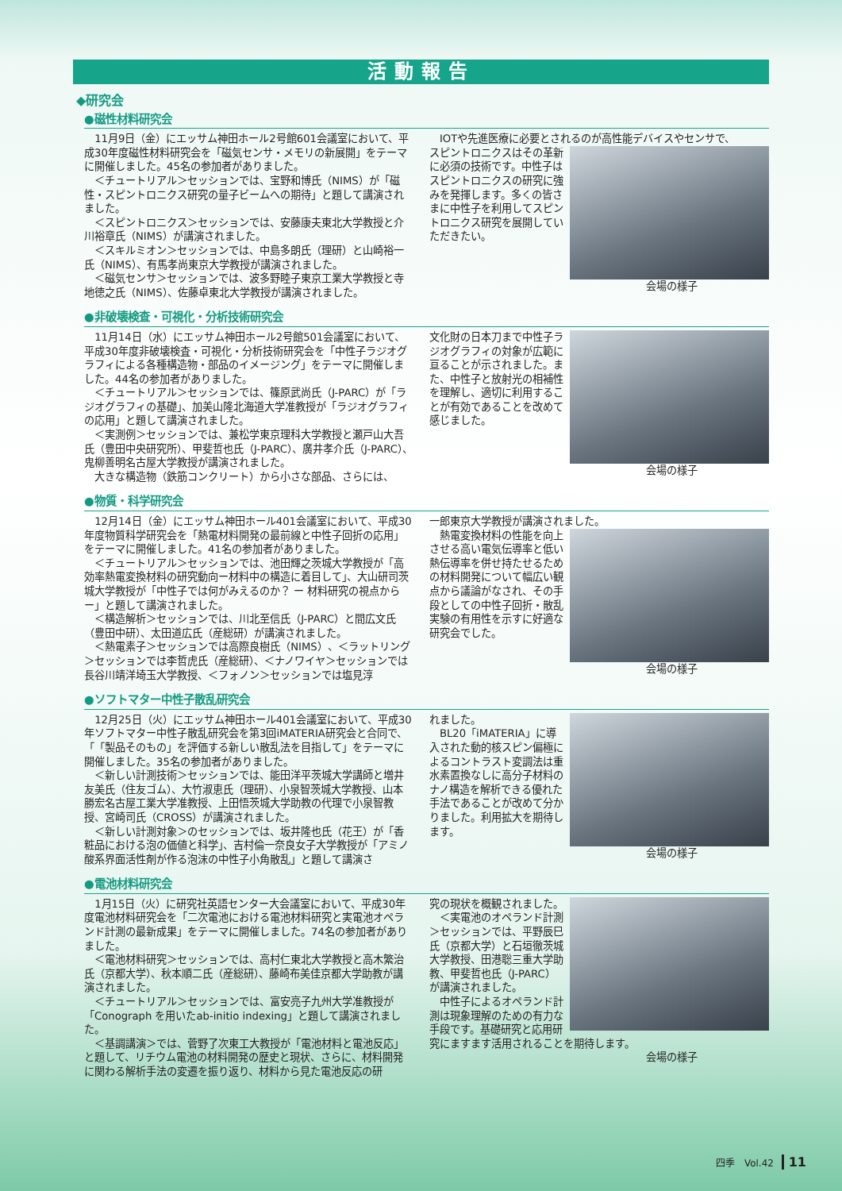活動報告
◆研究会
●磁性材料研究会
11月9日（金）にエッサム神田ホール2号館601会議室において、平成30年度磁性材料研究会を「磁気センサ・メモリの新展開」をテーマに開催しました。45名の参加者がありました。
＜チュートリアル＞セッションでは、宝野和博氏（NIMS）が「磁性・スピントロニクス研究の量子ビームへの期待」と題して講演されました。
＜スピントロニクス＞セッションでは、安藤康夫東北大学教授と介川裕章氏（NIMS）が講演されました。
＜スキルミオン＞セッションでは、中島多朗氏（理研）と山崎裕一氏（NIMS）、有馬孝尚東京大学教授が講演されました。
＜磁気センサ＞セッションでは、波多野睦子東京工業大学教授と寺地徳之氏（NIMS）、佐藤卓東北大学教授が講演されました。
IOTや先進医療に必要とされるのが高性能デバイスやセンサで、
スピントロニクスはその革新に必須の技術です。中性子はスピントロニクスの研究に強みを発揮します。多くの皆さまに中性子を利用してスピントロニクス研究を展開していただきたい。
会場の様子
●非破壊検査・可視化・分析技術研究会
11月14日（水）にエッサム神田ホール2号館501会議室において、平成30年度非破壊検査・可視化・分析技術研究会を「中性子ラジオグラフィによる各種構造物・部品のイメージング」をテーマに開催しました。44名の参加者がありました。
＜チュートリアル＞セッションでは、篠原武尚氏（J-PARC）が「ラジオグラフィの基礎」、加美山隆北海道大学准教授が「ラジオグラフィの応用」と題して講演されました。
＜実測例＞セッションでは、兼松学東京理科大学教授と瀬戸山大吾氏（豊田中央研究所）、甲斐哲也氏（J-PARC）、廣井孝介氏（J-PARC）、鬼柳善明名古屋大学教授が講演されました。
大きな構造物（鉄筋コンクリート）から小さな部品、さらには、
文化財の日本刀まで中性子ラジオグラフィの対象が広範に亘ることが示されました。また、中性子と放射光の相補性を理解し、適切に利用することが有効であることを改めて感じました。
会場の様子
●物質・科学研究会
12月14日（金）にエッサム神田ホール401会議室において、平成30年度物質科学研究会を「熱電材料開発の最前線と中性子回折の応用」をテーマに開催しました。41名の参加者がありました。
＜チュートリアル＞セッションでは、池田輝之茨城大学教授が「高効率熱電変換材料の研究動向ー材料中の構造に着目して」、大山研司茨城大学教授が「中性子では何がみえるのか？ ー 材料研究の視点から ー」と題して講演されました。
＜構造解析＞セッションでは、川北至信氏（J-PARC）と間広文氏（豊田中研）、太田道広氏（産総研）が講演されました。
＜熱電素子＞セッションでは高際良樹氏（NIMS）、＜ラットリング＞セッションでは李哲虎氏（産総研）、＜ナノワイヤ＞セッションでは長谷川靖洋埼玉大学教授、＜フォノン＞セッションでは塩見淳
一郎東京大学教授が講演されました。
熱電変換材料の性能を向上させる高い電気伝導率と低い熱伝導率を併せ持たせるための材料開発について幅広い観点から議論がなされ、その手段としての中性子回折・散乱実験の有用性を示すに好適な研究会でした。
会場の様子
●ソフトマター中性子散乱研究会
12月25日（火）にエッサム神田ホール401会議室において、平成30年ソフトマター中性子散乱研究会を第3回iMATERIA研究会と合同で、「「製品そのもの」を評価する新しい散乱法を目指して」をテーマに開催しました。35名の参加者がありました。
＜新しい計測技術＞セッションでは、能田洋平茨城大学講師と増井友美氏（住友ゴム）、大竹淑恵氏（理研）、小泉智茨城大学教授、山本勝宏名古屋工業大学准教授、上田悟茨城大学助教の代理で小泉智教授、宮崎司氏（CROSS）が講演されました。
＜新しい計測対象＞のセッションでは、坂井隆也氏（花王）が「香粧品における泡の価値と科学」、吉村倫一奈良女子大学教授が「アミノ酸系界面活性剤が作る泡沫の中性子小角散乱」と題して講演さ
れました。
BL20「iMATERIA」に導入された動的核スピン偏極によるコントラスト変調法は重水素置換なしに高分子材料のナノ構造を解析できる優れた手法であることが改めて分かりました。利用拡大を期待します。
会場の様子
●電池材料研究会
1月15日（火）に研究社英語センター大会議室において、平成30年度電池材料研究会を「二次電池における電池材料研究と実電池オペランド計測の最新成果」をテーマに開催しました。74名の参加者がありました。
＜電池材料研究＞セッションでは、高村仁東北大学教授と高木繁治氏（京都大学）、秋本順二氏（産総研）、藤崎布美佳京都大学助教が講演されました。
＜チュートリアル＞セッションでは、富安亮子九州大学准教授が「Conograph を用いたab-initio indexing」と題して講演されました。
＜基調講演＞では、菅野了次東工大教授が「電池材料と電池反応」と題して、リチウム電池の材料開発の歴史と現状、さらに、材料開発に関わる解析手法の変遷を振り返り、材料から見た電池反応の研
究の現状を概観されました。
＜実電池のオペランド計測＞セッションでは、平野辰巳氏（京都大学）と石垣徹茨城大学教授、田港聡三重大学助教、甲斐哲也氏（J-PARC）が講演されました。
中性子によるオペランド計測は現象理解のための有力な手段です。基礎研究と応用研究にますます活用されることを期待します。
会場の様子
四季　Vol.42 11